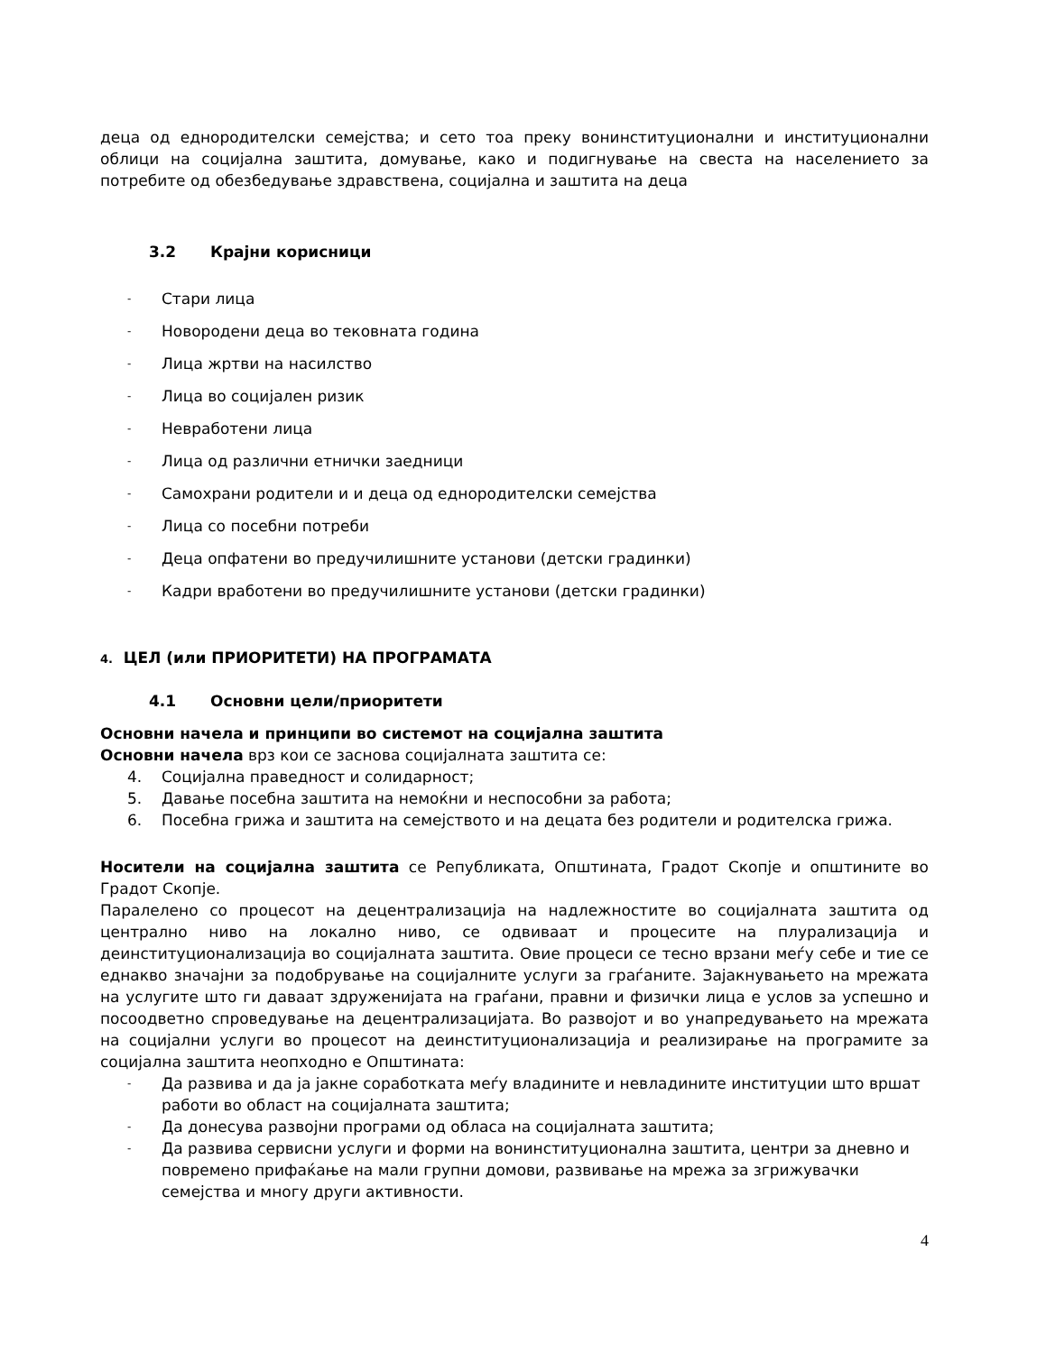деца од еднородителски семејства; и сето тоа преку вонинституционални и институционални облици на социјална заштита, домување, како и подигнување на свеста на населението за потребите од обезбедување здравствена, социјална и заштита на деца
3.2 Крајни корисници
- Стари лица
- Новородени деца во тековната година
- Лица жртви на насилство
- Лица во социјален ризик
- Невработени лица
- Лица од различни етнички заедници
- Самохрани родители и и деца од еднородителски семејства
- Лица со посебни потреби
- Деца опфатени во предучилишните установи (детски градинки)
- Кадри вработени во предучилишните установи (детски градинки)
4. ЦЕЛ (или ПРИОРИТЕТИ) НА ПРОГРАМАТА
4.1 Основни цели/приоритети
Основни начела и принципи во системот на социјална заштита
Основни начела врз кои се заснова социјалната заштита се:
4. Социјална праведност и солидарност;
5. Давање посебна заштита на немоќни и неспособни за работа;
6. Посебна грижа и заштита на семејството и на децата без родители и родителска грижа.
Носители на социјална заштита се Републиката, Општината, Градот Скопје и општините во Градот Скопје.
Паралелено со процесот на децентрализација на надлежностите во социјалната заштита од централно ниво на локално ниво, се одвиваат и процесите на плурализација и деинституционализација во социјалната заштита. Овие процеси се тесно врзани меѓу себе и тие се еднакво значајни за подобрување на социјалните услуги за граѓаните. Зајакнувањето на мрежата на услугите што ги даваат здруженијата на граѓани, правни и физички лица е услов за успешно и посоодветно спроведување на децентрализацијата. Во развојот и во унапредувањето на мрежата на социјални услуги во процесот на деинституционализација и реализирање на програмите за социјална заштита неопходно е Општината:
- Да развива и да ја јакне соработката меѓу владините и невладините институции што вршат работи во област на социјалната заштита;
- Да донесува развојни програми од обласа на социјалната заштита;
- Да развива сервисни услуги и форми на вонинституционална заштита, центри за дневно и повремено прифаќање на мали групни домови, развивање на мрежа за згрижувачки семејства и многу други активности.
4